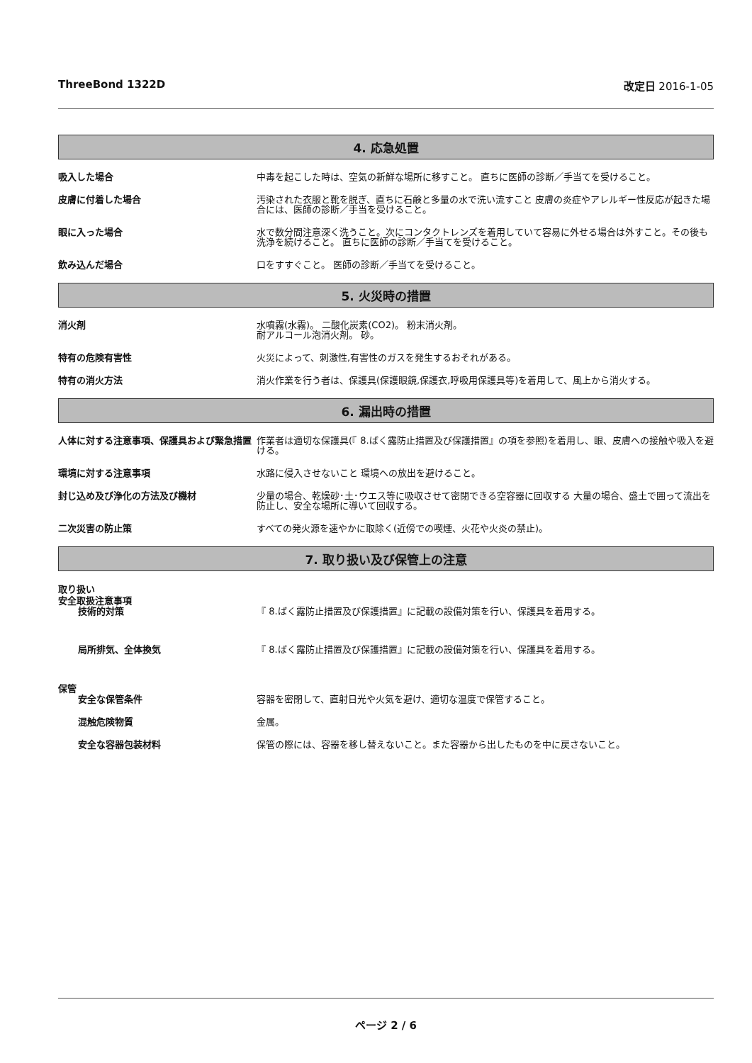ThreeBond 1322D 改定日 2016-1-05
4. 応急処置
吸入した場合 中毒を起こした時は、空気の新鮮な場所に移すこと。 直ちに医師の診断／手当てを受けること。
皮膚に付着した場合 汚染された衣服と靴を脱ぎ、直ちに石鹸と多量の水で洗い流すこと 皮膚の炎症やアレルギー性反応が起きた場合には、医師の診断／手当を受けること。
眼に入った場合 水で数分間注意深く洗うこと。次にコンタクトレンズを着用していて容易に外せる場合は外すこと。その後も洗浄を続けること。 直ちに医師の診断／手当てを受けること。
飲み込んだ場合 口をすすぐこと。 医師の診断／手当てを受けること。
5. 火災時の措置
消火剤 水噴霧(水霧)。 二酸化炭素(CO2)。 粉末消火剤。
耐アルコール泡消火剤。 砂。
特有の危険有害性 火災によって、刺激性,有害性のガスを発生するおそれがある。
特有の消火方法 消火作業を行う者は、保護具(保護眼鏡,保護衣,呼吸用保護具等)を着用して、風上から消火する。
6. 漏出時の措置
人体に対する注意事項、保護具および緊急措置 作業者は適切な保護具(『 8.ばく露防止措置及び保護措置』の項を参照)を着用し、眼、皮膚への接触や吸入を避ける。
環境に対する注意事項 水路に侵入させないこと 環境への放出を避けること。
封じ込め及び浄化の方法及び機材 少量の場合、乾燥砂･土･ウエス等に吸収させて密閉できる空容器に回収する 大量の場合、盛土で囲って流出を防止し、安全な場所に導いて回収する。
二次災害の防止策 すべての発火源を速やかに取除く(近傍での喫煙、火花や火炎の禁止)。
7. 取り扱い及び保管上の注意
取り扱い
安全取扱注意事項
技術的対策 『 8.ばく露防止措置及び保護措置』に記載の設備対策を行い、保護具を着用する。
局所排気、全体換気 『 8.ばく露防止措置及び保護措置』に記載の設備対策を行い、保護具を着用する。
保管
安全な保管条件 容器を密閉して、直射日光や火気を避け、適切な温度で保管すること。
混触危険物質 金属。
安全な容器包装材料 保管の際には、容器を移し替えないこと。また容器から出したものを中に戻さないこと。
ページ 2 / 6